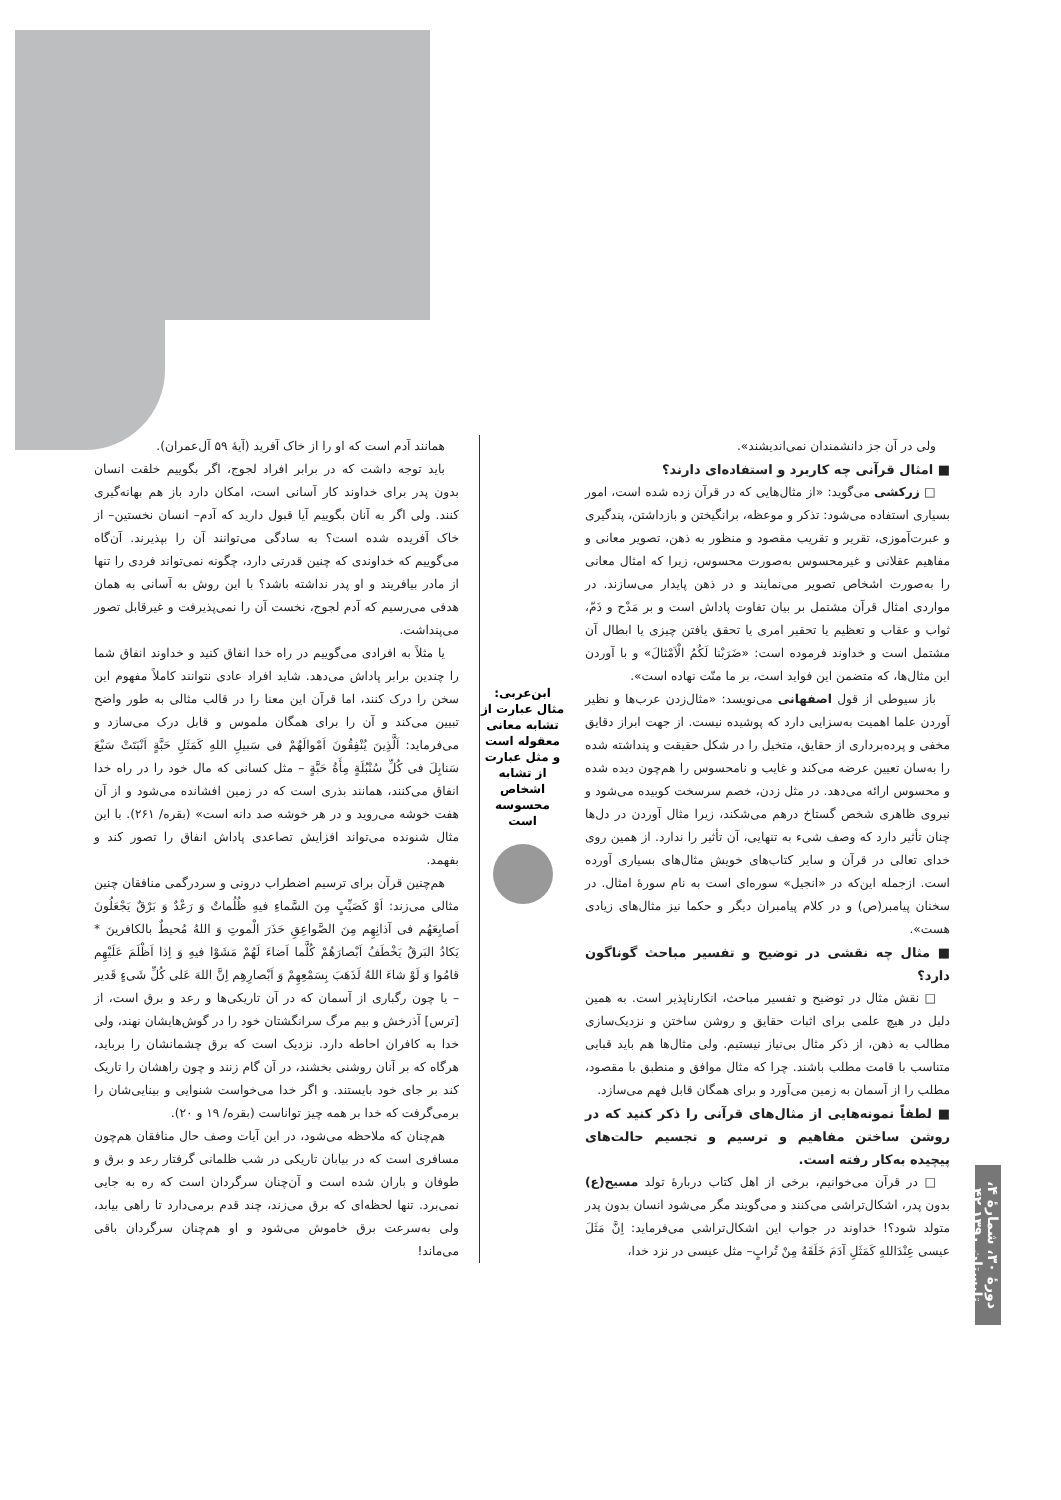ولی در آن جز دانشمندان نمی‌اندیشند».
■ امثال قرآنی چه کاربرد و استفاده‌ای دارند؟
□ زرکشی می‌گوید: «از مثال‌هایی که در قرآن زده شده است، امور بسیاری استفاده می‌شود: تذکر و موعظه، برانگیختن و بازداشتن، پندگیری و عبرت‌آموزی، تقریر و تقریب مقصود و منظور به ذهن، تصویر معانی و مفاهیم عقلانی و غیرمحسوس به‌صورت محسوس، زیرا که امثال معانی را به‌صورت اشخاص تصویر می‌نمایند و در ذهن پایدار می‌سازند. در مواردی امثال قرآن مشتمل بر بیان تفاوت پاداش است و بر مَدْح و ذَمّ، ثواب و عقاب و تعظیم یا تحقیر امری یا تحقق یافتن چیزی یا ابطال آن مشتمل است و خداوند فرموده است: «ضَرَبْنا لَکُمُ الْاَمْثالَ» و با آوردن این مثال‌ها، که متضمن این فواید است، بر ما منّت نهاده است».
باز سیوطی از قول اصفهانی می‌نویسد: «مثال‌زدن عرب‌ها و نظیر آوردن علما اهمیت به‌سزایی دارد که پوشیده نیست. از جهت ابراز دقایق مخفی و پرده‌برداری از حقایق، متخیل را در شکل حقیقت و پنداشته شده را به‌سان تعیین عرضه می‌کند و غایب و نامحسوس را هم‌چون دیده شده و محسوس ارائه می‌دهد. در مثل زدن، خصم سرسخت کوبیده می‌شود و نیروی ظاهری شخص گستاخ درهم می‌شکند، زیرا مثال آوردن در دل‌ها چنان تأثیر دارد که وصف شیء به تنهایی، آن تأثیر را ندارد. از همین روی خدای تعالی در قرآن و سایر کتاب‌های خویش مثال‌های بسیاری آورده است. ازجمله این‌که در «انجیل» سوره‌ای است به نام سورهٔ امثال. در سخنان پیامبر(ص) و در کلام پیامبران دیگر و حکما نیز مثال‌های زیادی هست».
■ مثال چه نقشی در توضیح و تفسیر مباحث گوناگون دارد؟
□ نقش مثال در توضیح و تفسیر مباحث، انکارناپذیر است. به همین دلیل در هیچ علمی برای اثبات حقایق و روشن ساختن و نزدیک‌سازی مطالب به ذهن، از ذکر مثال بی‌نیاز نیستیم. ولی مثال‌ها هم باید قبایی متناسب با قامت مطلب باشند. چرا که مثال موافق و منطبق با مقصود، مطلب را از آسمان به زمین می‌آورد و برای همگان قابل فهم می‌سازد.
■ لطفاً نمونه‌هایی از مثال‌های قرآنی را ذکر کنید که در روشن ساختن مفاهیم و ترسیم و تجسیم حالت‌های پیچیده به‌کار رفته است.
□ در قرآن می‌خوانیم، برخی از اهل کتاب دربارهٔ تولد مسیح(ع) بدون پدر، اشکال‌تراشی می‌کنند و می‌گویند مگر می‌شود انسان بدون پدر متولد شود؟! خداوند در جواب این اشکال‌تراشی می‌فرماید: اِنَّ مَثَلَ عیسی عِنْدَاللهِ کَمَثَلِ آدَمَ خَلَقَهُ مِنْ تُرابٍ– مثل عیسی در نزد خدا،
ابن‌عربی: مثال عبارت از تشابه معانی معقوله است و مثل عبارت از تشابه اشخاص محسوسه است
همانند آدم است که او را از خاک آفرید (آیهٔ ۵۹ آل‌عمران).
باید توجه داشت که در برابر افراد لجوج، اگر بگوییم خلقت انسان بدون پدر برای خداوند کار آسانی است، امکان دارد باز هم بهانه‌گیری کنند. ولی اگر به آنان بگوییم آیا قبول دارید که آدم– انسان نخستین– از خاک آفریده شده است؟ به سادگی می‌توانند آن را بپذیرند. آن‌گاه می‌گوییم که خداوندی که چنین قدرتی دارد، چگونه نمی‌تواند فردی را تنها از مادر بیافریند و او پدر نداشته باشد؟ با این روش به آسانی به همان هدفی می‌رسیم که آدم لجوج، نخست آن را نمی‌پذیرفت و غیرقابل تصور می‌پنداشت.
یا مثلاً به افرادی می‌گوییم در راه خدا انفاق کنید و خداوند انفاق شما را چندین برابر پاداش می‌دهد. شاید افراد عادی نتوانند کاملاً مفهوم این سخن را درک کنند، اما قرآن این معنا را در قالب مثالی به طور واضح تبیین می‌کند و آن را برای همگان ملموس و قابل درک می‌سازد و می‌فرماید: اَلَّذِینَ یُنْفِقُونَ اَمْوالَهُمْ فی سَبیلِ اللهِ کَمَثَلِ حَبَّةٍ اَنْبَتَتْ سَبْعَ سَنابِلَ فی کُلِّ سُنْبُلَةٍ مِأَةُ حَبَّةٍ – مثل کسانی که مال خود را در راه خدا انفاق می‌کنند، همانند بذری است که در زمین افشانده می‌شود و از آن هفت خوشه می‌روید و در هر خوشه صد دانه است» (بقره/ ۲۶۱). با این مثال شنونده می‌تواند افزایش تصاعدی پاداش انفاق را تصور کند و بفهمد.
هم‌چنین قرآن برای ترسیم اضطراب درونی و سردرگمی منافقان چنین مثالی می‌زند: اَوْ کَصَیِّبٍ مِنَ السَّماءِ فیهِ ظُلُماتٌ وَ رَعْدٌ وَ بَرْقٌ یَجْعَلُونَ اَصابِعَهُم فی آذانِهِم مِنَ الصَّواعِقِ حَذَرَ الْموتِ وَ اللهُ مُحیطٌ بالکافرینَ * یَکادُ البَرقُ یَخْطَفُ اَبْصارَهُمْ کُلَّما اَضاءَ لَهُمْ مَشَوْا فیهِ وَ اِذا اَظْلَمَ عَلَیْهِم قامُوا وَ لَوْ شاءَ اللهُ لَذَهَبَ بِسَمْعِهِمْ وَ اَبْصارِهِم اِنَّ اللهَ عَلی کُلِّ شَیءٍ قَدیر – یا چون رگباری از آسمان که در آن تاریکی‌ها و رعد و برق است، از [ترس] آذرخش و بیم مرگ سرانگشتان خود را در گوش‌هایشان نهند، ولی خدا به کافران احاطه دارد. نزدیک است که برق چشمانشان را برباید، هرگاه که بر آنان روشنی بخشند، در آن گام زنند و چون راهشان را تاریک کند بر جای خود بایستند. و اگر خدا می‌خواست شنوایی و بینایی‌شان را برمی‌گرفت که خدا بر همه چیز تواناست (بقره/ ۱۹ و ۲۰).
هم‌چنان که ملاحظه می‌شود، در این آیات وصف حال منافقان هم‌چون مسافری است که در بیابان تاریکی در شب ظلمانی گرفتار رعد و برق و طوفان و باران شده است و آن‌چنان سرگردان است که ره به جایی نمی‌برد. تنها لحظه‌ای که برق می‌زند، چند قدم برمی‌دارد تا راهی بیابد، ولی به‌سرعت برق خاموش می‌شود و او هم‌چنان سرگردان باقی می‌ماند!
دورهٔ ۳۰، شمارهٔ ۴، تابستان ۱۳۹۰ ۴۲